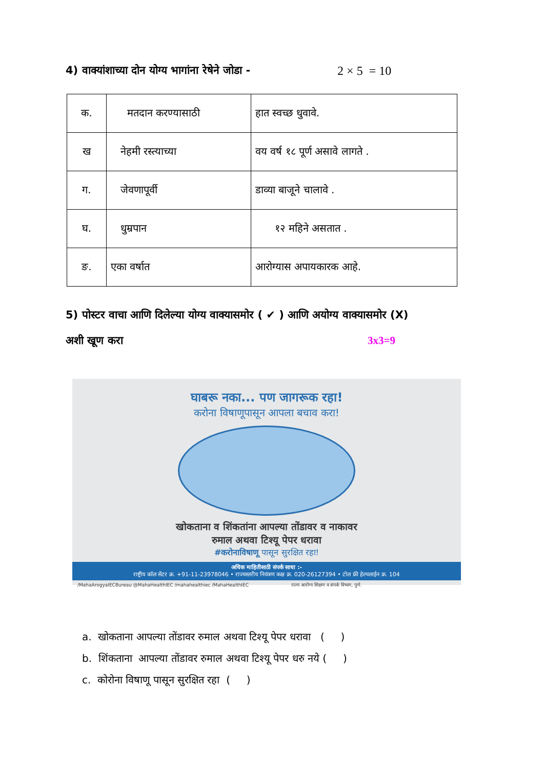4) वाक्यांशाच्या दोन योग्य भागांना रेषेने जोडा - 2 × 5 = 10
| क. | मतदान करण्यासाठी | हात स्वच्छ धुवावे. |
| ख | नेहमी रस्त्याच्या | वय वर्ष १८ पूर्ण असावे लागते . |
| ग. | जेवणापूर्वी | डाव्या बाजूने चालावे . |
| घ. | धुम्रपान | १२ महिने असतात . |
| ङ. | एका वर्षात | आरोग्यास अपायकारक आहे. |
5) पोस्टर वाचा आणि दिलेल्या योग्य वाक्यासमोर ( ✔ ) आणि अयोग्य वाक्यासमोर (X)
अशी खूण करा 3x3=9
घाबरू नका... पण जागरूक रहा!
करोना विषाणूपासून आपला बचाव करा!
खोकताना व शिंकतांना आपल्या तोंडावर व नाकावर
रुमाल अथवा टिश्यू पेपर धरावा
#करोनाविषाणू पासून सुरक्षित रहा!
अधिक माहितीसाठी संपर्क साधा :-
राष्ट्रीय कॉल सेंटर क्र. +91-11-23978046 • राज्यस्तरीय नियंत्रण कक्ष क्र. 020-26127394 • टोल फ्री हेल्पलाईन क्र. 104
/MahaArogyaIECBureau @MahaHealthIEC /mahahealthiec /MahaHealthIEC राज्य आरोग्य शिक्षण व संपर्क विभाग, पुणे.
a. खोकताना आपल्या तोंडावर रुमाल अथवा टिश्यू पेपर धरावा ( )
b. शिंकताना आपल्या तोंडावर रुमाल अथवा टिश्यू पेपर धरु नये ( )
c. कोरोना विषाणू पासून सुरक्षित रहा ( )